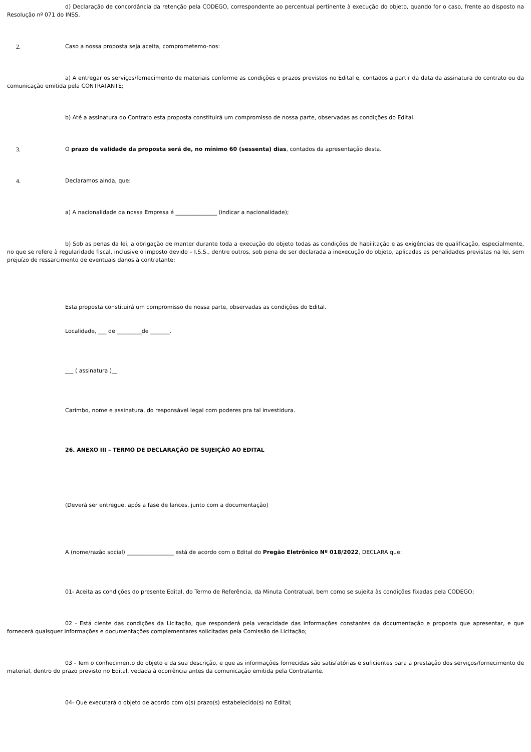d) Declaração de concordância da retenção pela CODEGO, correspondente ao percentual pertinente à execução do objeto, quando for o caso, frente ao disposto na Resolução nº 071 do INSS.
2. Caso a nossa proposta seja aceita, comprometemo-nos:
a) A entregar os serviços/fornecimento de materiais conforme as condições e prazos previstos no Edital e, contados a partir da data da assinatura do contrato ou da comunicação emitida pela CONTRATANTE;
b) Até a assinatura do Contrato esta proposta constituirá um compromisso de nossa parte, observadas as condições do Edital.
3. O prazo de validade da proposta será de, no mínimo 60 (sessenta) dias, contados da apresentação desta.
4. Declaramos ainda, que:
a) A nacionalidade da nossa Empresa é _______________ (indicar a nacionalidade);
b) Sob as penas da lei, a obrigação de manter durante toda a execução do objeto todas as condições de habilitação e as exigências de qualificação, especialmente, no que se refere à regularidade fiscal, inclusive o imposto devido – I.S.S., dentre outros, sob pena de ser declarada a inexecução do objeto, aplicadas as penalidades previstas na lei, sem prejuízo de ressarcimento de eventuais danos à contratante;
Esta proposta constituirá um compromisso de nossa parte, observadas as condições do Edital.
Localidade, ___ de _________de _______.
___ ( assinatura )__
Carimbo, nome e assinatura, do responsável legal com poderes pra tal investidura.
26. ANEXO III – TERMO DE DECLARAÇÃO DE SUJEIÇÃO AO EDITAL
(Deverá ser entregue, após a fase de lances, junto com a documentação)
A (nome/razão social) _________________ está de acordo com o Edital do Pregão Eletrônico Nº 018/2022, DECLARA que:
01- Aceita as condições do presente Edital, do Termo de Referência, da Minuta Contratual, bem como se sujeita às condições fixadas pela CODEGO;
02 - Está ciente das condições da Licitação, que responderá pela veracidade das informações constantes da documentação e proposta que apresentar, e que fornecerá quaisquer informações e documentações complementares solicitadas pela Comissão de Licitação;
03 - Tem o conhecimento do objeto e da sua descrição, e que as informações fornecidas são satisfatórias e suficientes para a prestação dos serviços/fornecimento de material, dentro do prazo previsto no Edital, vedada à ocorrência antes da comunicação emitida pela Contratante.
04- Que executará o objeto de acordo com o(s) prazo(s) estabelecido(s) no Edital;